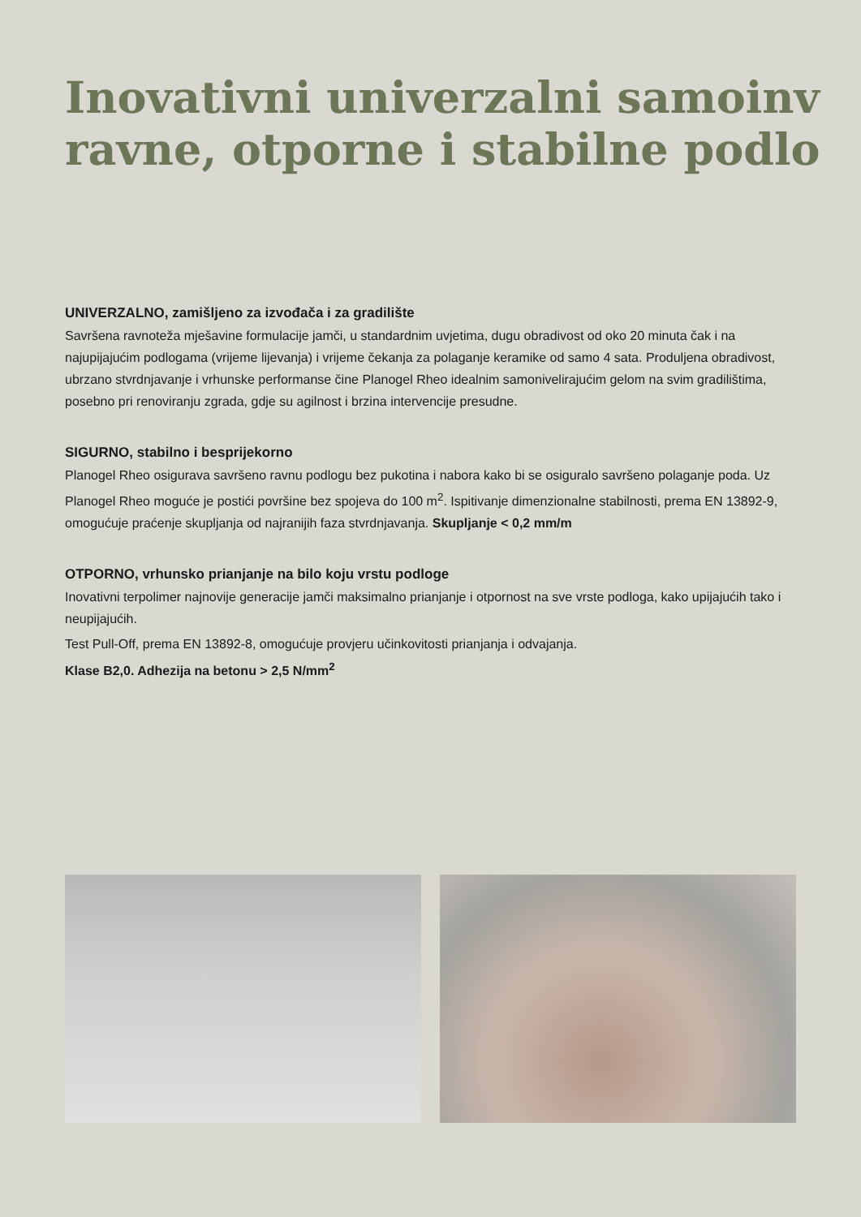Inovativni univerzalni samoinv
ravne, otporne i stabilne podlo
UNIVERZALNO, zamišljeno za izvođača i za gradilište
Savršena ravnoteža mješavine formulacije jamči, u standardnim uvjetima, dugu obradivost od oko 20 minuta čak i na najupijajućim podlogama (vrijeme lijevanja) i vrijeme čekanja za polaganje keramike od samo 4 sata. Produljena obradivost, ubrzano stvrdnjavanje i vrhunske performanse čine Planogel Rheo idealnim samonivelirajućim gelom na svim gradilištima, posebno pri renoviranju zgrada, gdje su agilnost i brzina intervencije presudne.
SIGURNO, stabilno i besprijekorno
Planogel Rheo osigurava savršeno ravnu podlogu bez pukotina i nabora kako bi se osiguralo savršeno polaganje poda. Uz Planogel Rheo moguće je postići površine bez spojeva do 100 m<sup>2</sup>. Ispitivanje dimenzionalne stabilnosti, prema EN 13892-9, omogućuje praćenje skupljanja od najranijih faza stvrdnjavanja. Skupljanje < 0,2 mm/m
OTPORNO, vrhunsko prianjanje na bilo koju vrstu podloge
Inovativni terpolimer najnovije generacije jamči maksimalno prianjanje i otpornost na sve vrste podloga, kako upijajućih tako i neupijajućih.
Test Pull-Off, prema EN 13892-8, omogućuje provjeru učinkovitosti prianjanja i odvajanja.
Klase B2,0. Adhezija na betonu > 2,5 N/mm<sup>2</sup>